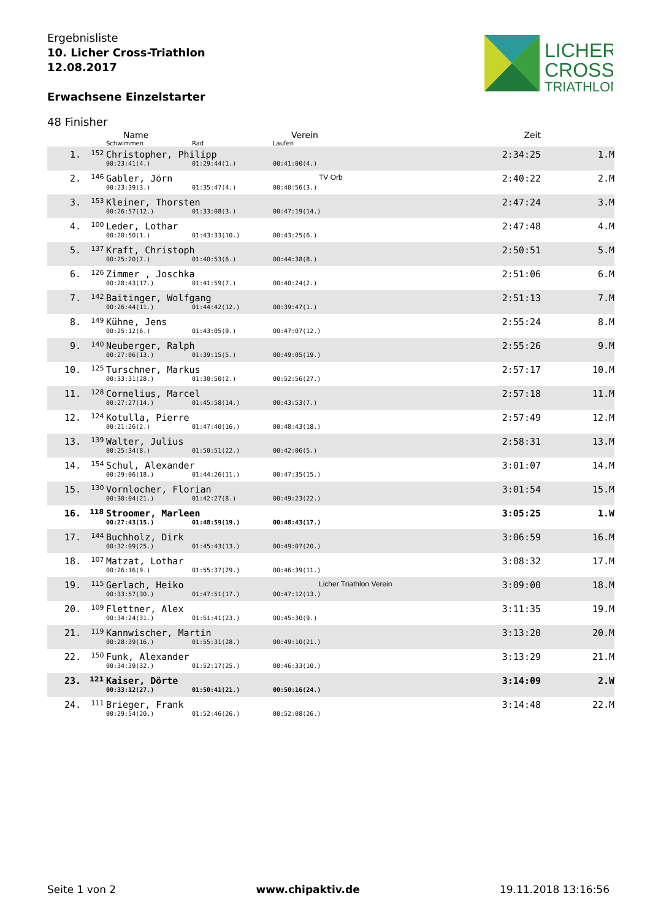Ergebnisliste
10. Licher Cross-Triathlon
12.08.2017
Erwachsene Einzelstarter
LICHER
CROSS
TRIATHLON
48 Finisher
| | | Name | | Verein | Zeit | |
| --- | --- | --- | --- | --- | --- | --- |
| | | Schwimmen | Rad | Laufen | | |
| 1. | 152 | Christopher, Philipp | | | 2:34:25 | 1.M |
| | | 00:23:41(4.) | 01:29:44(1.) | 00:41:00(4.) | | |
| 2. | 146 | Gabler, Jörn | | TV Orb | 2:40:22 | 2.M |
| | | 00:23:39(3.) | 01:35:47(4.) | 00:40:56(3.) | | |
| 3. | 153 | Kleiner, Thorsten | | | 2:47:24 | 3.M |
| | | 00:26:57(12.) | 01:33:08(3.) | 00:47:19(14.) | | |
| 4. | 100 | Leder, Lothar | | | 2:47:48 | 4.M |
| | | 00:20:50(1.) | 01:43:33(10.) | 00:43:25(6.) | | |
| 5. | 137 | Kraft, Christoph | | | 2:50:51 | 5.M |
| | | 00:25:20(7.) | 01:40:53(6.) | 00:44:38(8.) | | |
| 6. | 126 | Zimmer , Joschka | | | 2:51:06 | 6.M |
| | | 00:28:43(17.) | 01:41:59(7.) | 00:40:24(2.) | | |
| 7. | 142 | Baitinger, Wolfgang | | | 2:51:13 | 7.M |
| | | 00:26:44(11.) | 01:44:42(12.) | 00:39:47(1.) | | |
| 8. | 149 | Kühne, Jens | | | 2:55:24 | 8.M |
| | | 00:25:12(6.) | 01:43:05(9.) | 00:47:07(12.) | | |
| 9. | 140 | Neuberger, Ralph | | | 2:55:26 | 9.M |
| | | 00:27:06(13.) | 01:39:15(5.) | 00:49:05(19.) | | |
| 10. | 125 | Turschner, Markus | | | 2:57:17 | 10.M |
| | | 00:33:31(28.) | 01:30:50(2.) | 00:52:56(27.) | | |
| 11. | 128 | Cornelius, Marcel | | | 2:57:18 | 11.M |
| | | 00:27:27(14.) | 01:45:58(14.) | 00:43:53(7.) | | |
| 12. | 124 | Kotulla, Pierre | | | 2:57:49 | 12.M |
| | | 00:21:26(2.) | 01:47:40(16.) | 00:48:43(18.) | | |
| 13. | 139 | Walter, Julius | | | 2:58:31 | 13.M |
| | | 00:25:34(8.) | 01:50:51(22.) | 00:42:06(5.) | | |
| 14. | 154 | Schul, Alexander | | | 3:01:07 | 14.M |
| | | 00:29:06(18.) | 01:44:26(11.) | 00:47:35(15.) | | |
| 15. | 130 | Vornlocher, Florian | | | 3:01:54 | 15.M |
| | | 00:30:04(21.) | 01:42:27(8.) | 00:49:23(22.) | | |
| 16. | 118 | Stroomer, Marleen | | | 3:05:25 | 1.W |
| | | 00:27:43(15.) | 01:48:59(19.) | 00:48:43(17.) | | |
| 17. | 144 | Buchholz, Dirk | | | 3:06:59 | 16.M |
| | | 00:32:09(25.) | 01:45:43(13.) | 00:49:07(20.) | | |
| 18. | 107 | Matzat, Lothar | | | 3:08:32 | 17.M |
| | | 00:26:16(9.) | 01:55:37(29.) | 00:46:39(11.) | | |
| 19. | 115 | Gerlach, Heiko | | Licher Triathlon Verein | 3:09:00 | 18.M |
| | | 00:33:57(30.) | 01:47:51(17.) | 00:47:12(13.) | | |
| 20. | 109 | Flettner, Alex | | | 3:11:35 | 19.M |
| | | 00:34:24(31.) | 01:51:41(23.) | 00:45:30(9.) | | |
| 21. | 119 | Kannwischer, Martin | | | 3:13:20 | 20.M |
| | | 00:28:39(16.) | 01:55:31(28.) | 00:49:10(21.) | | |
| 22. | 150 | Funk, Alexander | | | 3:13:29 | 21.M |
| | | 00:34:39(32.) | 01:52:17(25.) | 00:46:33(10.) | | |
| 23. | 121 | Kaiser, Dörte | | | 3:14:09 | 2.W |
| | | 00:33:12(27.) | 01:50:41(21.) | 00:50:16(24.) | | |
| 24. | 111 | Brieger, Frank | | | 3:14:48 | 22.M |
| | | 00:29:54(20.) | 01:52:46(26.) | 00:52:08(26.) | | |
Seite 1 von 2 www.chipaktiv.de 19.11.2018 13:16:56